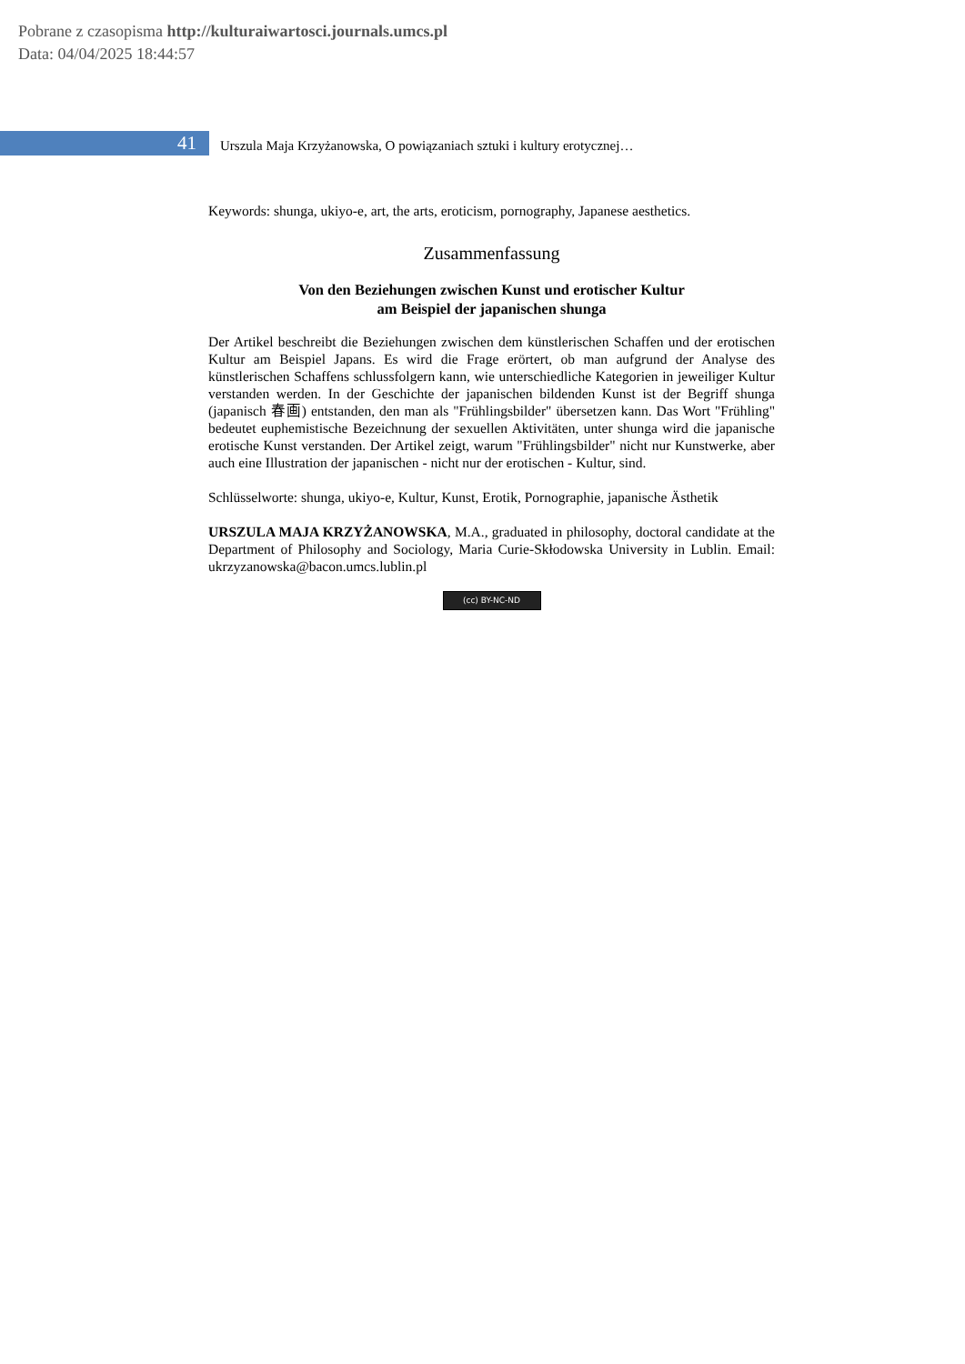Pobrane z czasopisma http://kulturaiwartosci.journals.umcs.pl
Data: 04/04/2025 18:44:57
41
Urszula Maja Krzyżanowska, O powiązaniach sztuki i kultury erotycznej…
Keywords: shunga, ukiyo-e, art, the arts, eroticism, pornography, Japanese aesthetics.
Zusammenfassung
Von den Beziehungen zwischen Kunst und erotischer Kultur
am Beispiel der japanischen shunga
Der Artikel beschreibt die Beziehungen zwischen dem künstlerischen Schaffen und der erotischen Kultur am Beispiel Japans. Es wird die Frage erörtert, ob man aufgrund der Analyse des künstlerischen Schaffens schlussfolgern kann, wie unterschiedliche Kategorien in jeweiliger Kultur verstanden werden. In der Geschichte der japanischen bildenden Kunst ist der Begriff shunga (japanisch 春画) entstanden, den man als "Frühlingsbilder" übersetzen kann. Das Wort "Frühling" bedeutet euphemistische Bezeichnung der sexuellen Aktivitäten, unter shunga wird die japanische erotische Kunst verstanden. Der Artikel zeigt, warum "Frühlingsbilder" nicht nur Kunstwerke, aber auch eine Illustration der japanischen - nicht nur der erotischen - Kultur, sind.
Schlüsselworte: shunga, ukiyo-e, Kultur, Kunst, Erotik, Pornographie, japanische Ästhetik
URSZULA MAJA KRZYŻANOWSKA, M.A., graduated in philosophy, doctoral candidate at the Department of Philosophy and Sociology, Maria Curie-Skłodowska University in Lublin. Email: ukrzyzanowska@bacon.umcs.lublin.pl
(cc) BY-NC-ND